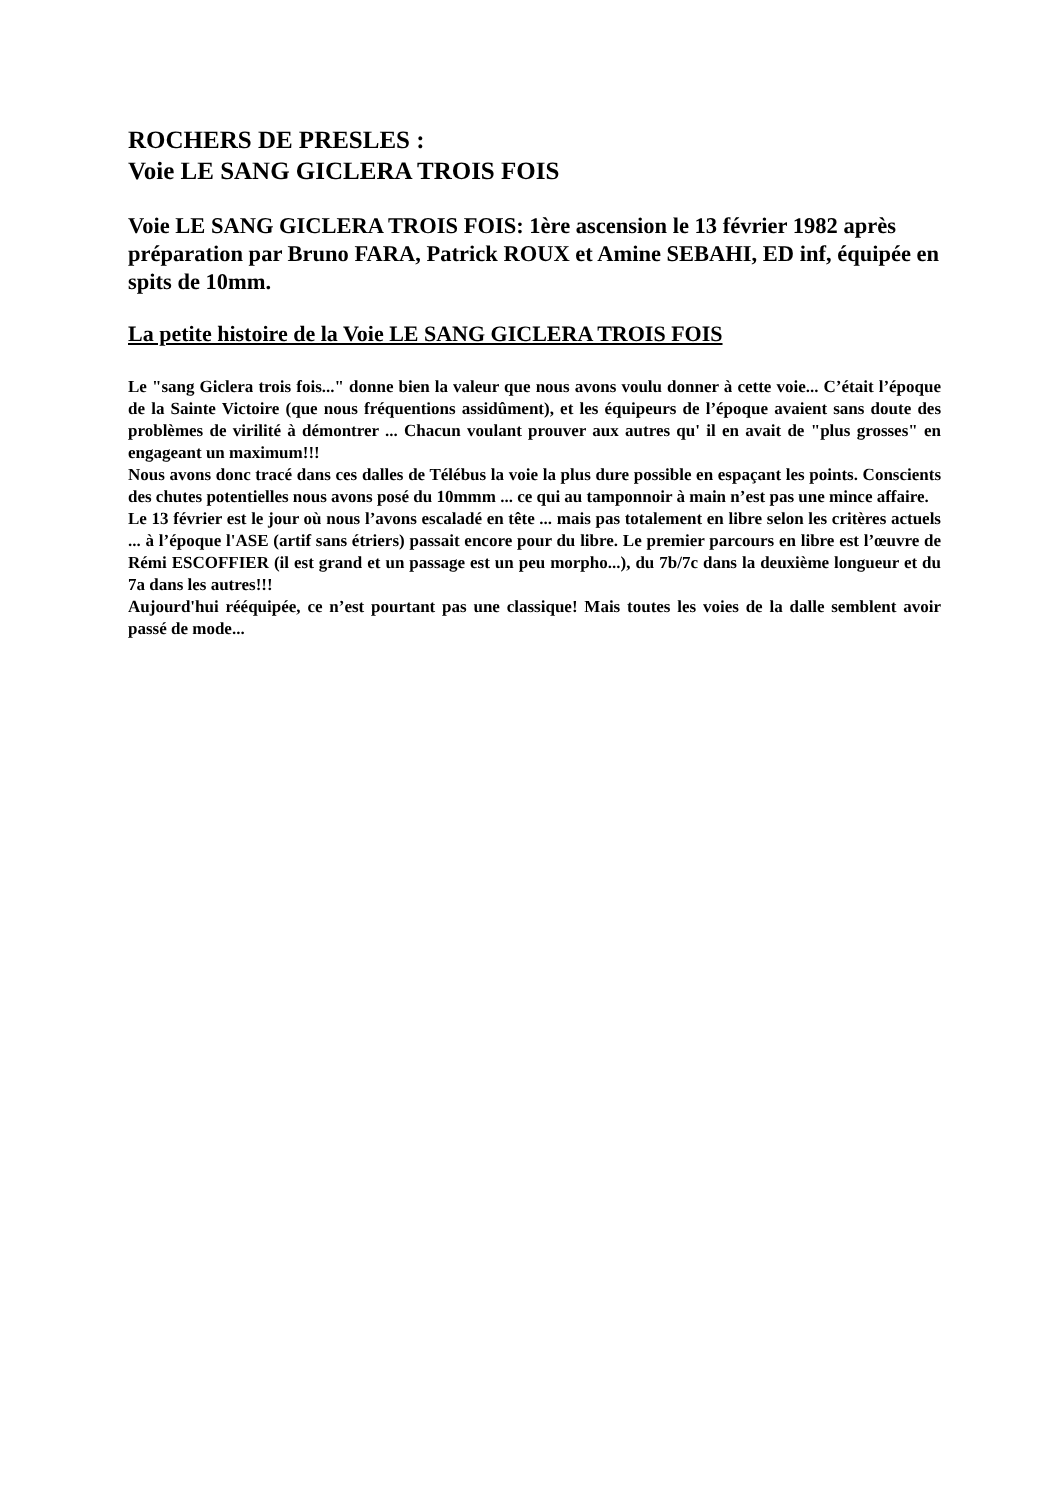ROCHERS DE PRESLES :
Voie LE SANG GICLERA TROIS FOIS
Voie LE SANG GICLERA TROIS FOIS: 1ère ascension le 13 février 1982 après préparation par Bruno FARA, Patrick ROUX et Amine SEBAHI, ED inf, équipée en spits de 10mm.
La petite histoire de la Voie LE SANG GICLERA TROIS FOIS
Le "sang Giclera trois fois..." donne bien la valeur que nous avons voulu donner à cette voie... C’était l’époque de la Sainte Victoire (que nous fréquentions assidûment), et les équipeurs de l’époque avaient sans doute des problèmes de virilité à démontrer ... Chacun voulant prouver aux autres qu' il en avait de "plus grosses" en engageant un maximum!!!
Nous avons donc tracé dans ces dalles de Télébus la voie la plus dure possible en espaçant les points. Conscients des chutes potentielles nous avons posé du 10mmm ... ce qui au tamponnoir à main n’est pas une mince affaire.
Le 13 février est le jour où nous l’avons escaladé en tête ... mais pas totalement en libre selon les critères actuels ... à l’époque l'ASE (artif sans étriers) passait encore pour du libre. Le premier parcours en libre est l’œuvre de Rémi ESCOFFIER (il est grand et un passage est un peu morpho...), du 7b/7c dans la deuxième longueur et du 7a dans les autres!!!
Aujourd'hui rééquipée, ce n’est pourtant pas une classique! Mais toutes les voies de la dalle semblent avoir passé de mode...